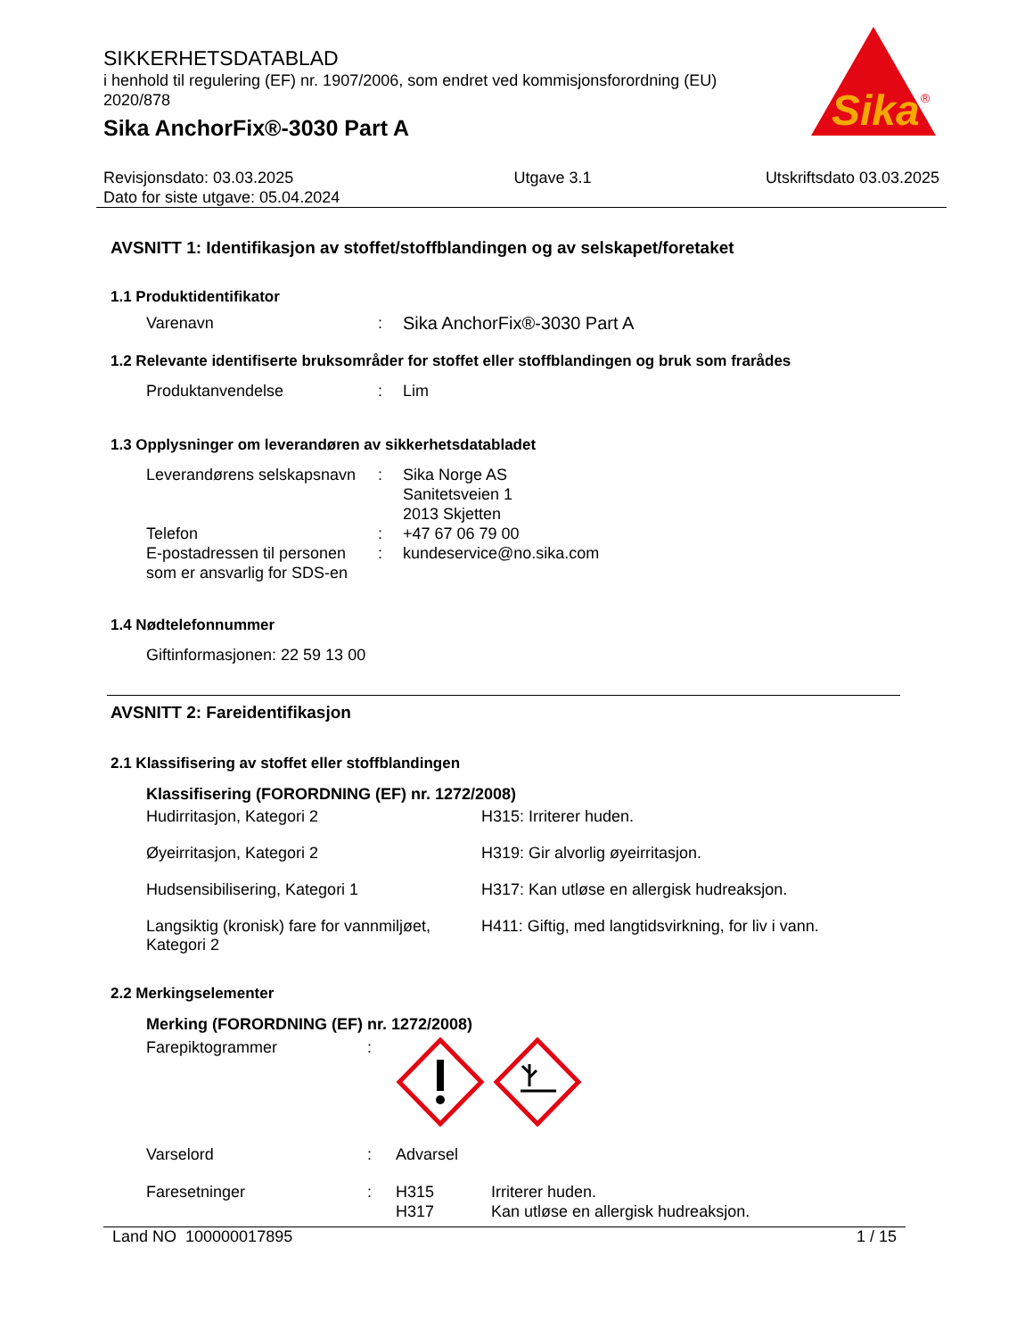Sika
®
SIKKERHETSDATABLAD
i henhold til regulering (EF) nr. 1907/2006, som endret ved kommisjonsforordning (EU) 2020/878
Sika AnchorFix®-3030 Part A
Revisjonsdato: 03.03.2025
Dato for siste utgave: 05.04.2024
Utgave 3.1 Utskriftsdato 03.03.2025
AVSNITT 1: Identifikasjon av stoffet/stoffblandingen og av selskapet/foretaket
1.1 Produktidentifikator
Varenavn : Sika AnchorFix®-3030 Part A
1.2 Relevante identifiserte bruksområder for stoffet eller stoffblandingen og bruk som frarådes
Produktanvendelse : Lim
1.3 Opplysninger om leverandøren av sikkerhetsdatabladet
Leverandørens selskapsnavn
: Sika Norge AS
Sanitetsveien 1
2013 Skjetten
Telefon : +47 67 06 79 00
E-postadressen til personen som er ansvarlig for SDS-en
: kundeservice@no.sika.com
1.4 Nødtelefonnummer
Giftinformasjonen: 22 59 13 00
AVSNITT 2: Fareidentifikasjon
2.1 Klassifisering av stoffet eller stoffblandingen
Klassifisering (FORORDNING (EF) nr. 1272/2008)
| Hudirritasjon, Kategori 2 | H315: Irriterer huden. |
| Øyeirritasjon, Kategori 2 | H319: Gir alvorlig øyeirritasjon. |
| Hudsensibilisering, Kategori 1 | H317: Kan utløse en allergisk hudreaksjon. |
| Langsiktig (kronisk) fare for vannmiljøet, Kategori 2 | H411: Giftig, med langtidsvirkning, for liv i vann. |
2.2 Merkingselementer
Merking (FORORDNING (EF) nr. 1272/2008)
Farepiktogrammer :
Varselord : Advarsel
Faresetninger : H315
H317
Irriterer huden.
Kan utløse en allergisk hudreaksjon.
Land NO 100000017895 1 / 15